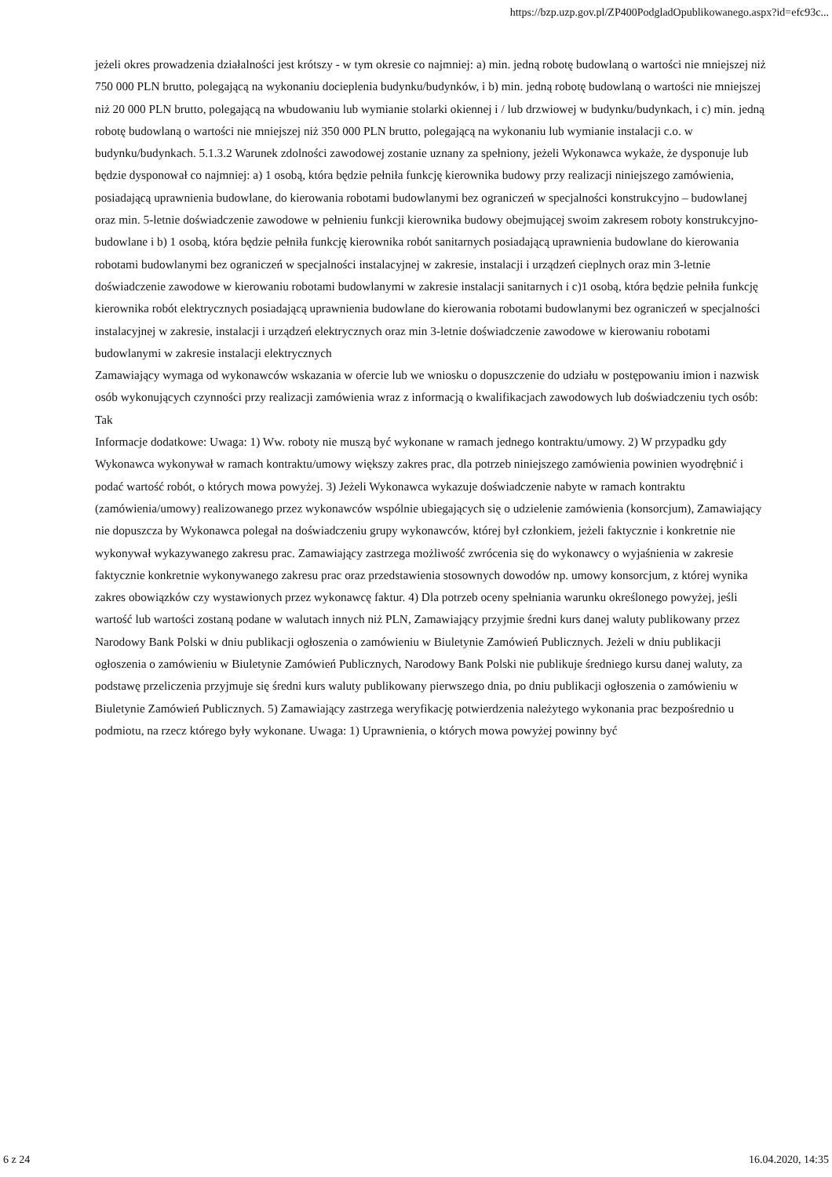https://bzp.uzp.gov.pl/ZP400PodgladOpublikowanego.aspx?id=efc93c...
jeżeli okres prowadzenia działalności jest krótszy - w tym okresie co najmniej: a) min. jedną robotę budowlaną o wartości nie mniejszej niż 750 000 PLN brutto, polegającą na wykonaniu docieplenia budynku/budynków, i b) min. jedną robotę budowlaną o wartości nie mniejszej niż 20 000 PLN brutto, polegającą na wbudowaniu lub wymianie stolarki okiennej i / lub drzwiowej w budynku/budynkach, i c) min. jedną robotę budowlaną o wartości nie mniejszej niż 350 000 PLN brutto, polegającą na wykonaniu lub wymianie instalacji c.o. w budynku/budynkach. 5.1.3.2 Warunek zdolności zawodowej zostanie uznany za spełniony, jeżeli Wykonawca wykaże, że dysponuje lub będzie dysponował co najmniej: a) 1 osobą, która będzie pełniła funkcję kierownika budowy przy realizacji niniejszego zamówienia, posiadającą uprawnienia budowlane, do kierowania robotami budowlanymi bez ograniczeń w specjalności konstrukcyjno – budowlanej oraz min. 5-letnie doświadczenie zawodowe w pełnieniu funkcji kierownika budowy obejmującej swoim zakresem roboty konstrukcyjno-budowlane i b) 1 osobą, która będzie pełniła funkcję kierownika robót sanitarnych posiadającą uprawnienia budowlane do kierowania robotami budowlanymi bez ograniczeń w specjalności instalacyjnej w zakresie, instalacji i urządzeń cieplnych oraz min 3-letnie doświadczenie zawodowe w kierowaniu robotami budowlanymi w zakresie instalacji sanitarnych i c)1 osobą, która będzie pełniła funkcję kierownika robót elektrycznych posiadającą uprawnienia budowlane do kierowania robotami budowlanymi bez ograniczeń w specjalności instalacyjnej w zakresie, instalacji i urządzeń elektrycznych oraz min 3-letnie doświadczenie zawodowe w kierowaniu robotami budowlanymi w zakresie instalacji elektrycznych
Zamawiający wymaga od wykonawców wskazania w ofercie lub we wniosku o dopuszczenie do udziału w postępowaniu imion i nazwisk osób wykonujących czynności przy realizacji zamówienia wraz z informacją o kwalifikacjach zawodowych lub doświadczeniu tych osób: Tak
Informacje dodatkowe: Uwaga: 1) Ww. roboty nie muszą być wykonane w ramach jednego kontraktu/umowy. 2) W przypadku gdy Wykonawca wykonywał w ramach kontraktu/umowy większy zakres prac, dla potrzeb niniejszego zamówienia powinien wyodrębnić i podać wartość robót, o których mowa powyżej. 3) Jeżeli Wykonawca wykazuje doświadczenie nabyte w ramach kontraktu (zamówienia/umowy) realizowanego przez wykonawców wspólnie ubiegających się o udzielenie zamówienia (konsorcjum), Zamawiający nie dopuszcza by Wykonawca polegał na doświadczeniu grupy wykonawców, której był członkiem, jeżeli faktycznie i konkretnie nie wykonywał wykazywanego zakresu prac. Zamawiający zastrzega możliwość zwrócenia się do wykonawcy o wyjaśnienia w zakresie faktycznie konkretnie wykonywanego zakresu prac oraz przedstawienia stosownych dowodów np. umowy konsorcjum, z której wynika zakres obowiązków czy wystawionych przez wykonawcę faktur. 4) Dla potrzeb oceny spełniania warunku określonego powyżej, jeśli wartość lub wartości zostaną podane w walutach innych niż PLN, Zamawiający przyjmie średni kurs danej waluty publikowany przez Narodowy Bank Polski w dniu publikacji ogłoszenia o zamówieniu w Biuletynie Zamówień Publicznych. Jeżeli w dniu publikacji ogłoszenia o zamówieniu w Biuletynie Zamówień Publicznych, Narodowy Bank Polski nie publikuje średniego kursu danej waluty, za podstawę przeliczenia przyjmuje się średni kurs waluty publikowany pierwszego dnia, po dniu publikacji ogłoszenia o zamówieniu w Biuletynie Zamówień Publicznych. 5) Zamawiający zastrzega weryfikację potwierdzenia należytego wykonania prac bezpośrednio u podmiotu, na rzecz którego były wykonane. Uwaga: 1) Uprawnienia, o których mowa powyżej powinny być
6 z 24 16.04.2020, 14:35